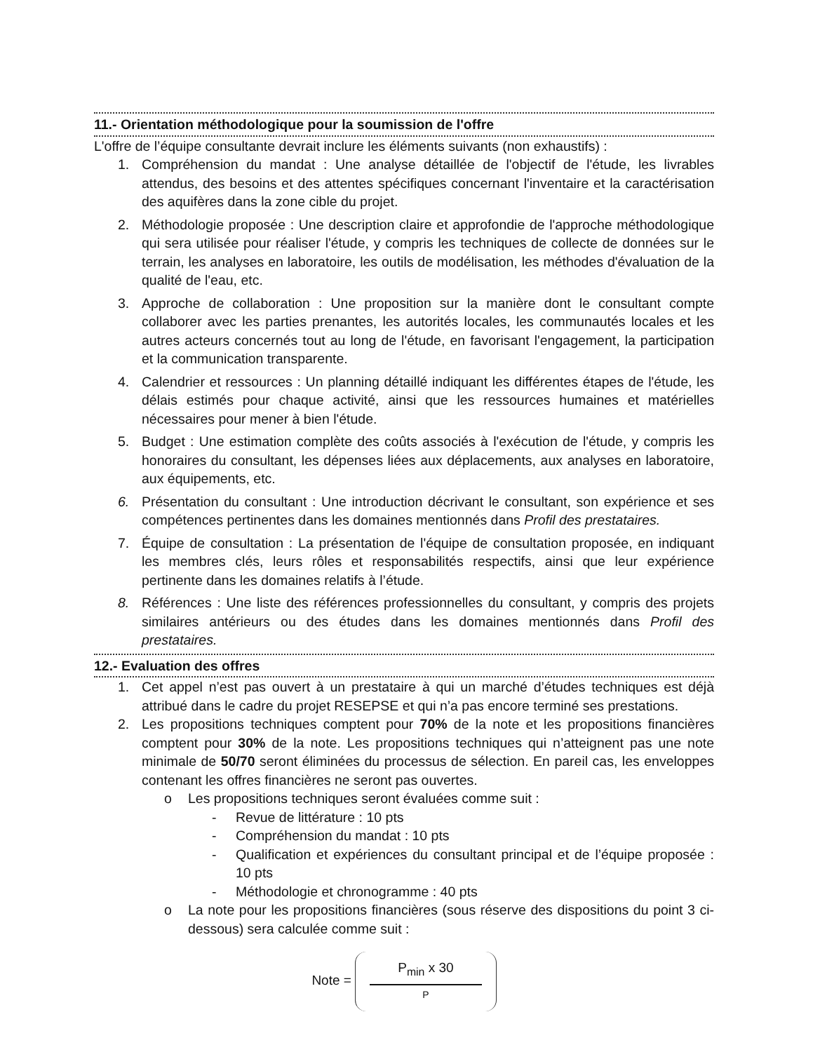11.- Orientation méthodologique pour la soumission de l'offre
L'offre de l’équipe consultante devrait inclure les éléments suivants (non exhaustifs) :
1. Compréhension du mandat : Une analyse détaillée de l'objectif de l'étude, les livrables attendus, des besoins et des attentes spécifiques concernant l'inventaire et la caractérisation des aquifères dans la zone cible du projet.
2. Méthodologie proposée : Une description claire et approfondie de l'approche méthodologique qui sera utilisée pour réaliser l'étude, y compris les techniques de collecte de données sur le terrain, les analyses en laboratoire, les outils de modélisation, les méthodes d'évaluation de la qualité de l'eau, etc.
3. Approche de collaboration : Une proposition sur la manière dont le consultant compte collaborer avec les parties prenantes, les autorités locales, les communautés locales et les autres acteurs concernés tout au long de l'étude, en favorisant l'engagement, la participation et la communication transparente.
4. Calendrier et ressources : Un planning détaillé indiquant les différentes étapes de l'étude, les délais estimés pour chaque activité, ainsi que les ressources humaines et matérielles nécessaires pour mener à bien l'étude.
5. Budget : Une estimation complète des coûts associés à l'exécution de l'étude, y compris les honoraires du consultant, les dépenses liées aux déplacements, aux analyses en laboratoire, aux équipements, etc.
6. Présentation du consultant : Une introduction décrivant le consultant, son expérience et ses compétences pertinentes dans les domaines mentionnés dans Profil des prestataires.
7. Équipe de consultation : La présentation de l'équipe de consultation proposée, en indiquant les membres clés, leurs rôles et responsabilités respectifs, ainsi que leur expérience pertinente dans les domaines relatifs à l’étude.
8. Références : Une liste des références professionnelles du consultant, y compris des projets similaires antérieurs ou des études dans les domaines mentionnés dans Profil des prestataires.
12.- Evaluation des offres
1. Cet appel n’est pas ouvert à un prestataire à qui un marché d’études techniques est déjà attribué dans le cadre du projet RESEPSE et qui n’a pas encore terminé ses prestations.
2. Les propositions techniques comptent pour 70% de la note et les propositions financières comptent pour 30% de la note. Les propositions techniques qui n’atteignent pas une note minimale de 50/70 seront éliminées du processus de sélection. En pareil cas, les enveloppes contenant les offres financières ne seront pas ouvertes.
o Les propositions techniques seront évaluées comme suit :
- Revue de littérature : 10 pts
- Compréhension du mandat : 10 pts
- Qualification et expériences du consultant principal et de l’équipe proposée : 10 pts
- Méthodologie et chronogramme : 40 pts
o La note pour les propositions financières (sous réserve des dispositions du point 3 ci-dessous) sera calculée comme suit :
Note = P<sub>min</sub> x 30 P